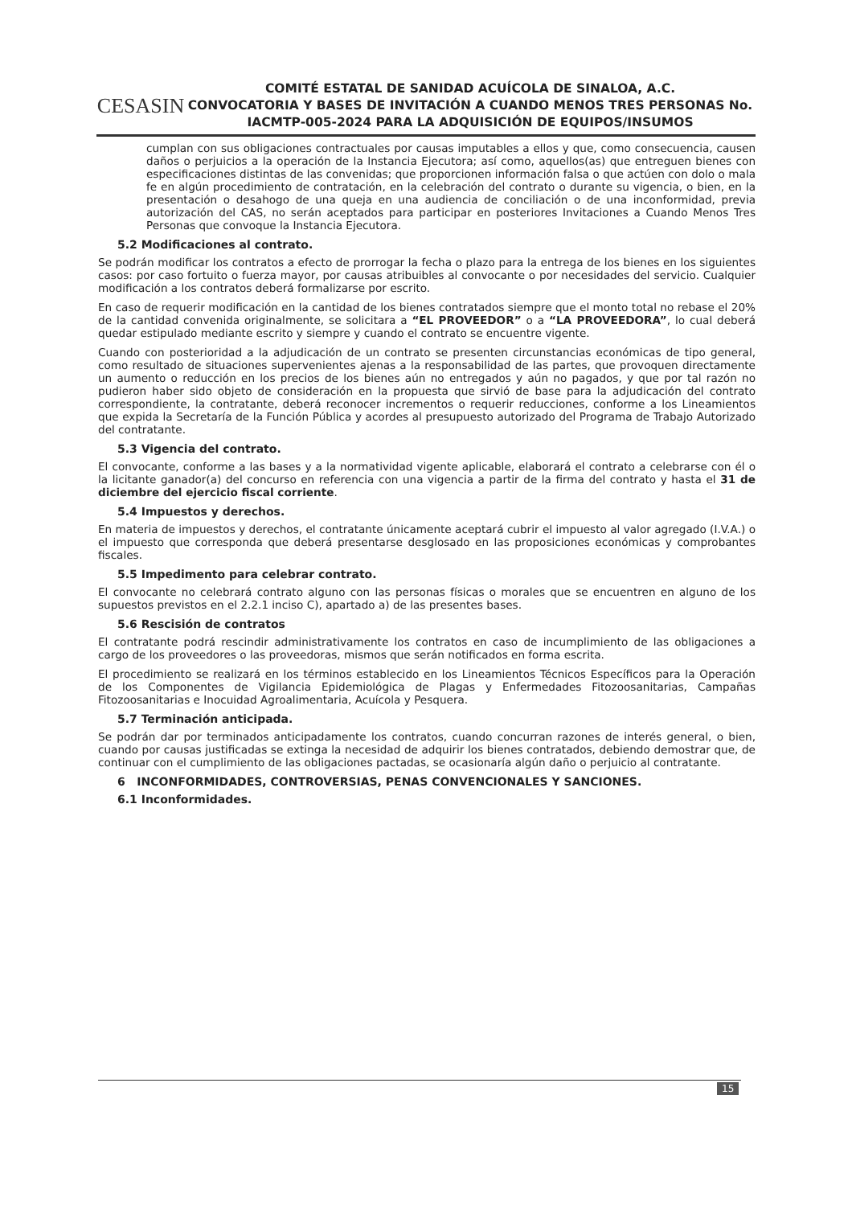CESASIN
COMITÉ ESTATAL DE SANIDAD ACUÍCOLA DE SINALOA, A.C.
CONVOCATORIA Y BASES DE INVITACIÓN A CUANDO MENOS TRES PERSONAS No. IACMTP-005-2024 PARA LA ADQUISICIÓN DE EQUIPOS/INSUMOS
cumplan con sus obligaciones contractuales por causas imputables a ellos y que, como consecuencia, causen daños o perjuicios a la operación de la Instancia Ejecutora; así como, aquellos(as) que entreguen bienes con especificaciones distintas de las convenidas; que proporcionen información falsa o que actúen con dolo o mala fe en algún procedimiento de contratación, en la celebración del contrato o durante su vigencia, o bien, en la presentación o desahogo de una queja en una audiencia de conciliación o de una inconformidad, previa autorización del CAS, no serán aceptados para participar en posteriores Invitaciones a Cuando Menos Tres Personas que convoque la Instancia Ejecutora.
5.2 Modificaciones al contrato.
Se podrán modificar los contratos a efecto de prorrogar la fecha o plazo para la entrega de los bienes en los siguientes casos: por caso fortuito o fuerza mayor, por causas atribuibles al convocante o por necesidades del servicio. Cualquier modificación a los contratos deberá formalizarse por escrito.
En caso de requerir modificación en la cantidad de los bienes contratados siempre que el monto total no rebase el 20% de la cantidad convenida originalmente, se solicitara a “EL PROVEEDOR” o a “LA PROVEEDORA”, lo cual deberá quedar estipulado mediante escrito y siempre y cuando el contrato se encuentre vigente.
Cuando con posterioridad a la adjudicación de un contrato se presenten circunstancias económicas de tipo general, como resultado de situaciones supervenientes ajenas a la responsabilidad de las partes, que provoquen directamente un aumento o reducción en los precios de los bienes aún no entregados y aún no pagados, y que por tal razón no pudieron haber sido objeto de consideración en la propuesta que sirvió de base para la adjudicación del contrato correspondiente, la contratante, deberá reconocer incrementos o requerir reducciones, conforme a los Lineamientos que expida la Secretaría de la Función Pública y acordes al presupuesto autorizado del Programa de Trabajo Autorizado del contratante.
5.3 Vigencia del contrato.
El convocante, conforme a las bases y a la normatividad vigente aplicable, elaborará el contrato a celebrarse con él o la licitante ganador(a) del concurso en referencia con una vigencia a partir de la firma del contrato y hasta el 31 de diciembre del ejercicio fiscal corriente.
5.4 Impuestos y derechos.
En materia de impuestos y derechos, el contratante únicamente aceptará cubrir el impuesto al valor agregado (I.V.A.) o el impuesto que corresponda que deberá presentarse desglosado en las proposiciones económicas y comprobantes fiscales.
5.5 Impedimento para celebrar contrato.
El convocante no celebrará contrato alguno con las personas físicas o morales que se encuentren en alguno de los supuestos previstos en el 2.2.1 inciso C), apartado a) de las presentes bases.
5.6 Rescisión de contratos
El contratante podrá rescindir administrativamente los contratos en caso de incumplimiento de las obligaciones a cargo de los proveedores o las proveedoras, mismos que serán notificados en forma escrita.
El procedimiento se realizará en los términos establecido en los Lineamientos Técnicos Específicos para la Operación de los Componentes de Vigilancia Epidemiológica de Plagas y Enfermedades Fitozoosanitarias, Campañas Fitozoosanitarias e Inocuidad Agroalimentaria, Acuícola y Pesquera.
5.7 Terminación anticipada.
Se podrán dar por terminados anticipadamente los contratos, cuando concurran razones de interés general, o bien, cuando por causas justificadas se extinga la necesidad de adquirir los bienes contratados, debiendo demostrar que, de continuar con el cumplimiento de las obligaciones pactadas, se ocasionaría algún daño o perjuicio al contratante.
6 INCONFORMIDADES, CONTROVERSIAS, PENAS CONVENCIONALES Y SANCIONES.
6.1 Inconformidades.
15